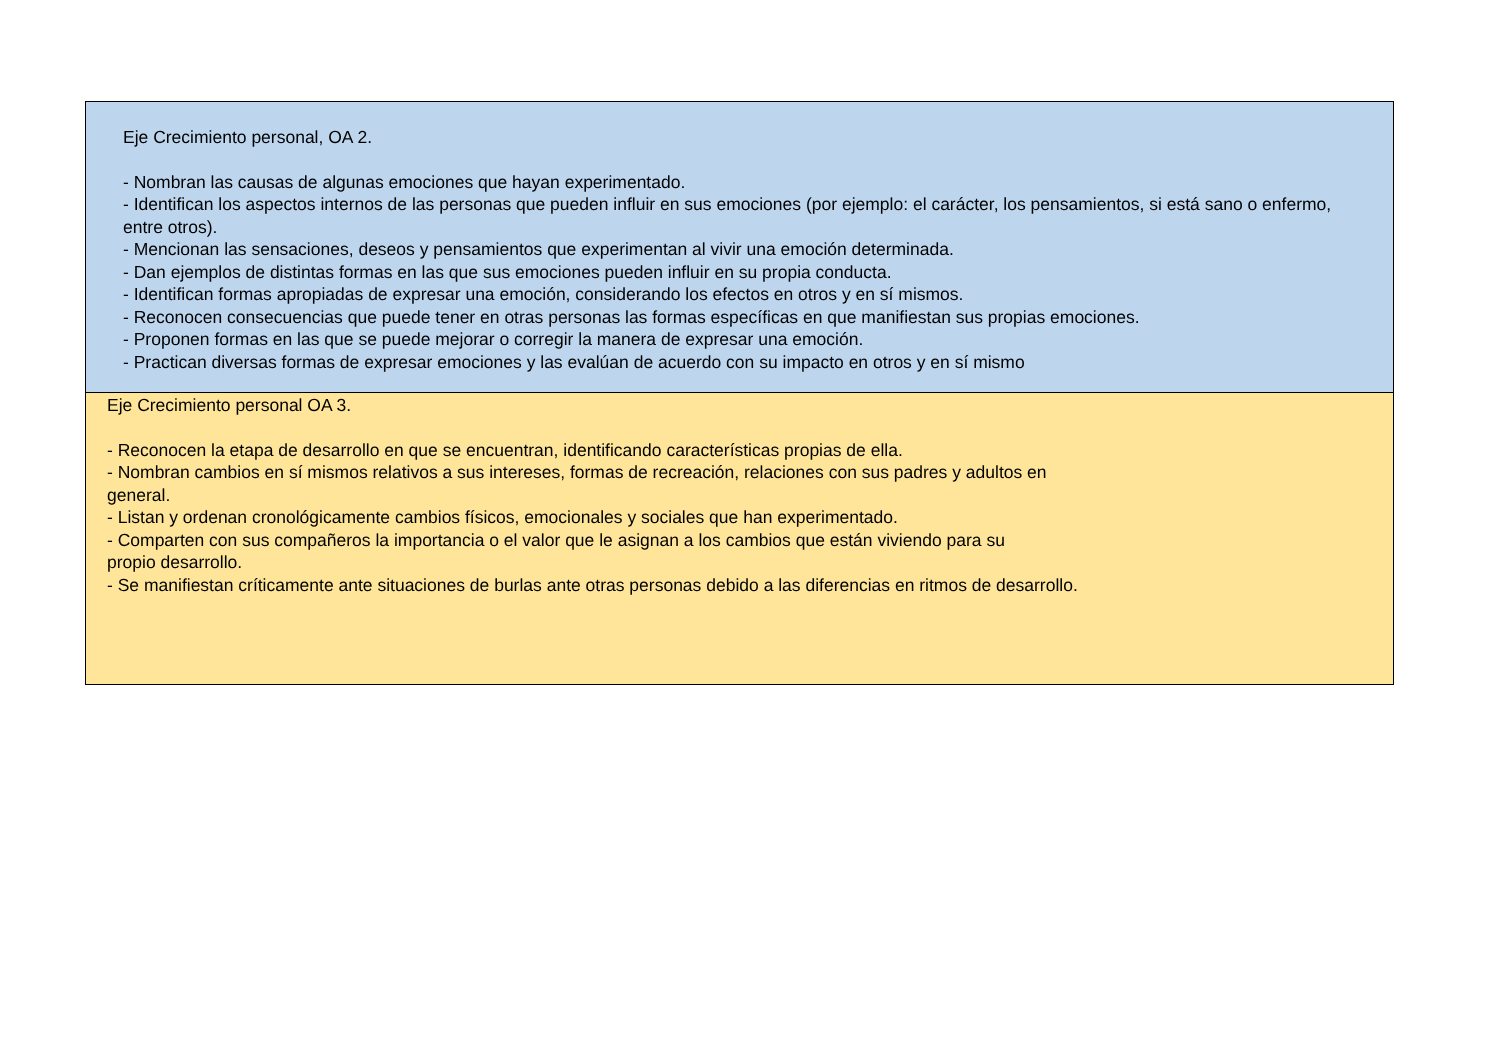Eje Crecimiento personal, OA 2.
- Nombran las causas de algunas emociones que hayan experimentado.
- Identifican los aspectos internos de las personas que pueden influir en sus emociones (por ejemplo: el carácter, los pensamientos, si está sano o enfermo, entre otros).
- Mencionan las sensaciones, deseos y pensamientos que experimentan al vivir una emoción determinada.
- Dan ejemplos de distintas formas en las que sus emociones pueden influir en su propia conducta.
- Identifican formas apropiadas de expresar una emoción, considerando los efectos en otros y en sí mismos.
- Reconocen consecuencias que puede tener en otras personas las formas específicas en que manifiestan sus propias emociones.
- Proponen formas en las que se puede mejorar o corregir la manera de expresar una emoción.
- Practican diversas formas de expresar emociones y las evalúan de acuerdo con su impacto en otros y en sí mismo
Eje Crecimiento personal OA 3.
- Reconocen la etapa de desarrollo en que se encuentran, identificando características propias de ella.
- Nombran cambios en sí mismos relativos a sus intereses, formas de recreación, relaciones con sus padres y adultos en
general.
- Listan y ordenan cronológicamente cambios físicos, emocionales y sociales que han experimentado.
- Comparten con sus compañeros la importancia o el valor que le asignan a los cambios que están viviendo para su
propio desarrollo.
- Se manifiestan críticamente ante situaciones de burlas ante otras personas debido a las diferencias en ritmos de desarrollo.